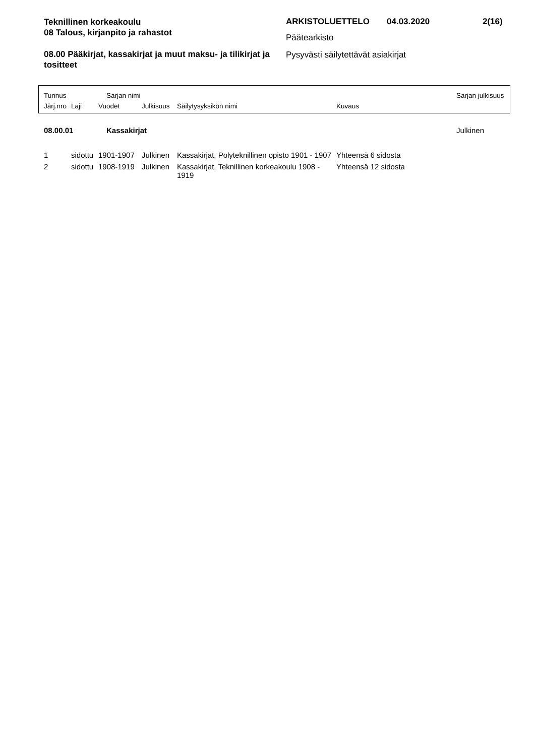Teknillinen korkeakoulu
08 Talous, kirjanpito ja rahastot
08.00 Pääkirjat, kassakirjat ja muut maksu- ja tilikirjat ja tositteet
ARKISTOLUETTELO 04.03.2020 2(16)
Päätearkisto
Pysyvästi säilytettävät asiakirjat
Tunnus Sarjan nimi Sarjan julkisuus
Järj.nro Laji Vuodet Julkisuus Säilytysyksikön nimi Kuvaus
| 08.00.01 | Kassakirjat | Julkinen |
| 1 | sidottu | 1901-1907 | Julkinen | Kassakirjat, Polyteknillinen opisto 1901 - 1907 | Yhteensä 6 sidosta |
| 2 | sidottu | 1908-1919 | Julkinen | Kassakirjat, Teknillinen korkeakoulu 1908 - 1919 | Yhteensä 12 sidosta |